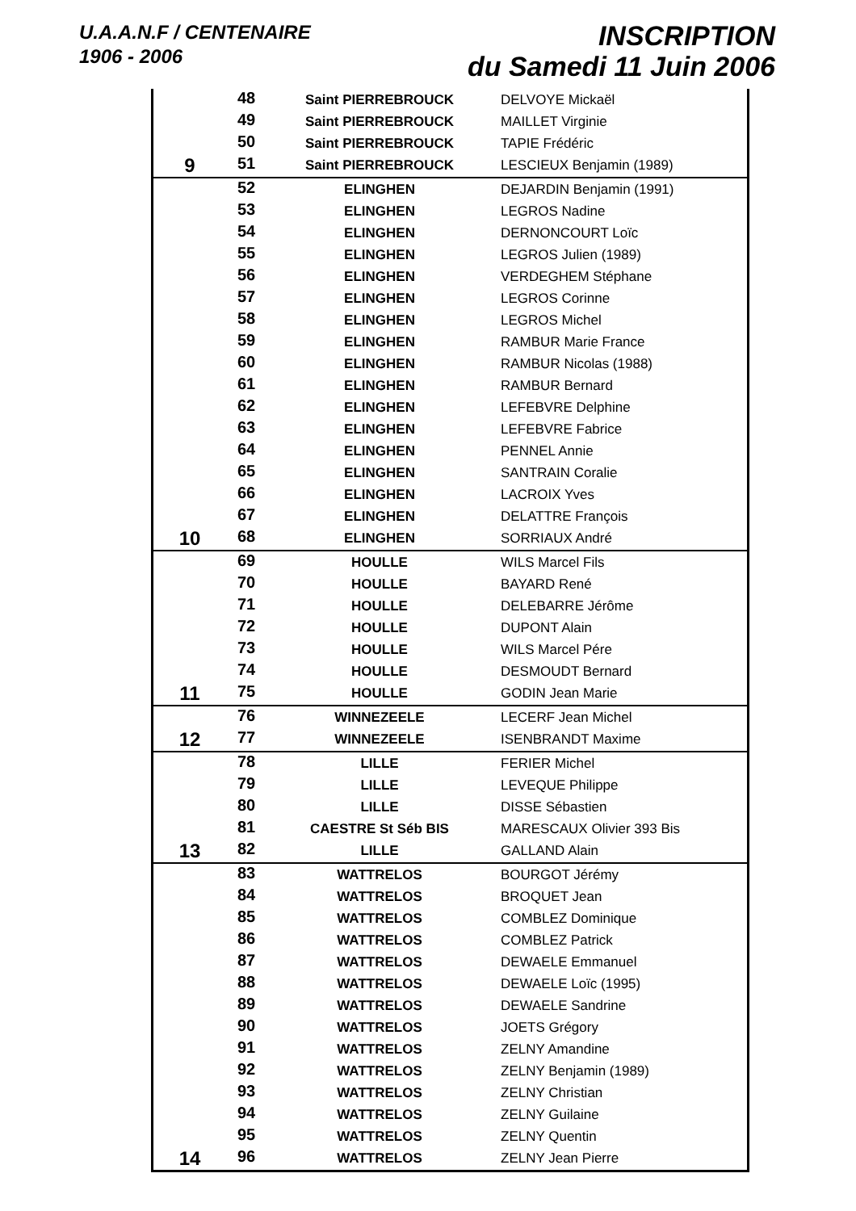U.A.A.N.F / CENTENAIRE
1906 - 2006
INSCRIPTION
du Samedi 11 Juin 2006
| | 48 | Saint PIERREBROUCK | DELVOYE Mickaël |
| | 49 | Saint PIERREBROUCK | MAILLET Virginie |
| | 50 | Saint PIERREBROUCK | TAPIE Frédéric |
| 9 | 51 | Saint PIERREBROUCK | LESCIEUX Benjamin (1989) |
| | 52 | ELINGHEN | DEJARDIN Benjamin (1991) |
| | 53 | ELINGHEN | LEGROS Nadine |
| | 54 | ELINGHEN | DERNONCOURT Loïc |
| | 55 | ELINGHEN | LEGROS Julien (1989) |
| | 56 | ELINGHEN | VERDEGHEM Stéphane |
| | 57 | ELINGHEN | LEGROS Corinne |
| | 58 | ELINGHEN | LEGROS Michel |
| | 59 | ELINGHEN | RAMBUR Marie France |
| | 60 | ELINGHEN | RAMBUR Nicolas (1988) |
| | 61 | ELINGHEN | RAMBUR Bernard |
| | 62 | ELINGHEN | LEFEBVRE Delphine |
| | 63 | ELINGHEN | LEFEBVRE Fabrice |
| | 64 | ELINGHEN | PENNEL Annie |
| | 65 | ELINGHEN | SANTRAIN Coralie |
| | 66 | ELINGHEN | LACROIX Yves |
| | 67 | ELINGHEN | DELATTRE François |
| 10 | 68 | ELINGHEN | SORRIAUX André |
| | 69 | HOULLE | WILS Marcel Fils |
| | 70 | HOULLE | BAYARD René |
| | 71 | HOULLE | DELEBARRE Jérôme |
| | 72 | HOULLE | DUPONT Alain |
| | 73 | HOULLE | WILS Marcel Pére |
| | 74 | HOULLE | DESMOUDT Bernard |
| 11 | 75 | HOULLE | GODIN Jean Marie |
| | 76 | WINNEZEELE | LECERF Jean Michel |
| 12 | 77 | WINNEZEELE | ISENBRANDT Maxime |
| | 78 | LILLE | FERIER Michel |
| | 79 | LILLE | LEVEQUE Philippe |
| | 80 | LILLE | DISSE Sébastien |
| | 81 | CAESTRE St Séb BIS | MARESCAUX Olivier 393 Bis |
| 13 | 82 | LILLE | GALLAND Alain |
| | 83 | WATTRELOS | BOURGOT Jérémy |
| | 84 | WATTRELOS | BROQUET Jean |
| | 85 | WATTRELOS | COMBLEZ Dominique |
| | 86 | WATTRELOS | COMBLEZ Patrick |
| | 87 | WATTRELOS | DEWAELE Emmanuel |
| | 88 | WATTRELOS | DEWAELE Loïc (1995) |
| | 89 | WATTRELOS | DEWAELE Sandrine |
| | 90 | WATTRELOS | JOETS Grégory |
| | 91 | WATTRELOS | ZELNY Amandine |
| | 92 | WATTRELOS | ZELNY Benjamin (1989) |
| | 93 | WATTRELOS | ZELNY Christian |
| | 94 | WATTRELOS | ZELNY Guilaine |
| | 95 | WATTRELOS | ZELNY Quentin |
| 14 | 96 | WATTRELOS | ZELNY Jean Pierre |